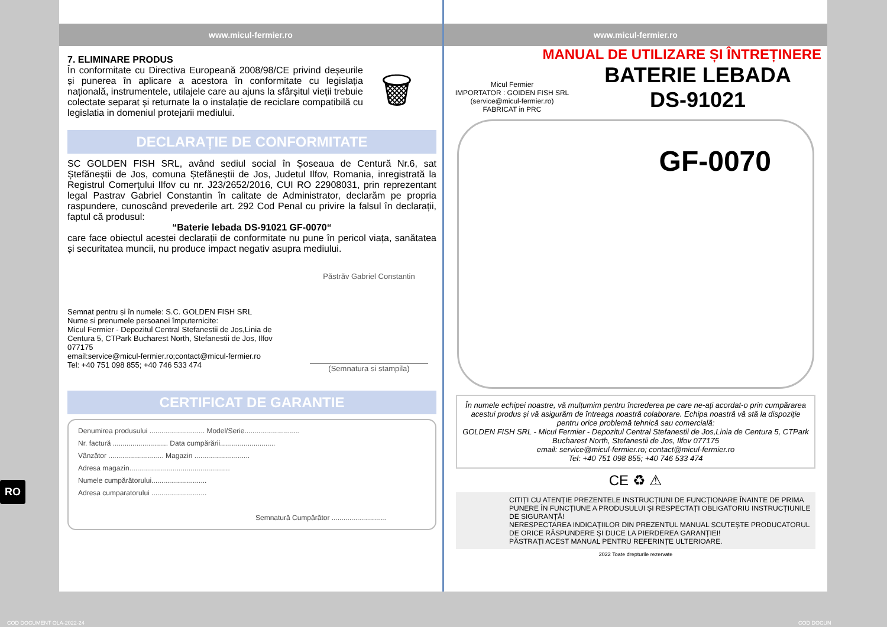www.micul-fermier.ro
7. ELIMINARE PRODUS
În conformitate cu Directiva Europeană 2008/98/CE privind deșeurile și punerea în aplicare a acestora în conformitate cu legislația națională, instrumentele, utilajele care au ajuns la sfârșitul vieții trebuie colectate separat și returnate la o instalație de reciclare compatibilă cu legislatia in domeniul protejarii mediului.
🗑
DECLARAȚIE DE CONFORMITATE
SC GOLDEN FISH SRL, având sediul social în Șoseaua de Centură Nr.6, sat Ștefăneștii de Jos, comuna Ștefăneștii de Jos, Judetul Ilfov, Romania, inregistrată la Registrul Comerţului Ilfov cu nr. J23/2652/2016, CUI RO 22908031, prin reprezentant legal Pastrav Gabriel Constantin în calitate de Administrator, declarăm pe propria raspundere, cunoscând prevederile art. 292 Cod Penal cu privire la falsul în declarații, faptul că produsul:
“Baterie lebada DS-91021 GF-0070“
care face obiectul acestei declarații de conformitate nu pune în pericol viața, sanătatea și securitatea muncii, nu produce impact negativ asupra mediului.
Semnat pentru și în numele: S.C. GOLDEN FISH SRL
Nume si prenumele persoanei împuternicite:
Micul Fermier - Depozitul Central Stefanestii de Jos,Linia de Centura 5, CTPark Bucharest North, Stefanestii de Jos, Ilfov 077175
email:service@micul-fermier.ro;contact@micul-fermier.ro
Tel: +40 751 098 855; +40 746 533 474
Păstrăv Gabriel Constantin
(Semnatura si stampila)
CERTIFICAT DE GARANTIE
Denumirea produsului ............................ Model/Serie............................
Nr. factură ............................ Data cumpărării............................
Vânzător ............................ Magazin ............................
Adresa magazin...................................................
Numele cumpărătorului............................
Adresa cumparatorului ............................
Semnatură Cumpărător ............................
www.micul-fermier.ro
MANUAL DE UTILIZARE ȘI ÎNTREȚINERE
Micul Fermier
IMPORTATOR : GOIDEN FISH SRL
(service@micul-fermier.ro)
FABRICAT in PRC
BATERIE LEBADA
DS-91021
GF-0070
În numele echipei noastre, vă mulțumim pentru încrederea pe care ne-ați acordat-o prin cumpărarea acestui produs și vă asigurăm de întreaga noastră colaborare. Echipa noastră vă stă la dispoziție pentru orice problemă tehnică sau comercială:
GOLDEN FISH SRL - Micul Fermier - Depozitul Central Stefanestii de Jos,Linia de Centura 5, CTPark Bucharest North, Stefanestii de Jos, Ilfov 077175
email: service@micul-fermier.ro; contact@micul-fermier.ro
Tel: +40 751 098 855; +40 746 533 474
CE ♻ ⚠
CITIȚI CU ATENȚIE PREZENTELE INSTRUCȚIUNI DE FUNCȚIONARE ÎNAINTE DE PRIMA PUNERE ÎN FUNCȚIUNE A PRODUSULUI ȘI RESPECTAȚI OBLIGATORIU INSTRUCȚIUNILE DE SIGURANȚĂ!
NERESPECTAREA INDICAȚIILOR DIN PREZENTUL MANUAL SCUTEȘTE PRODUCATORUL DE ORICE RĂSPUNDERE ȘI DUCE LA PIERDEREA GARANȚIEI!
PĂSTRAȚI ACEST MANUAL PENTRU REFERINȚE ULTERIOARE.
2022 Toate drepturile rezervate
RO
COD DOCUMENT OLA-2022-24 COD DOCUN